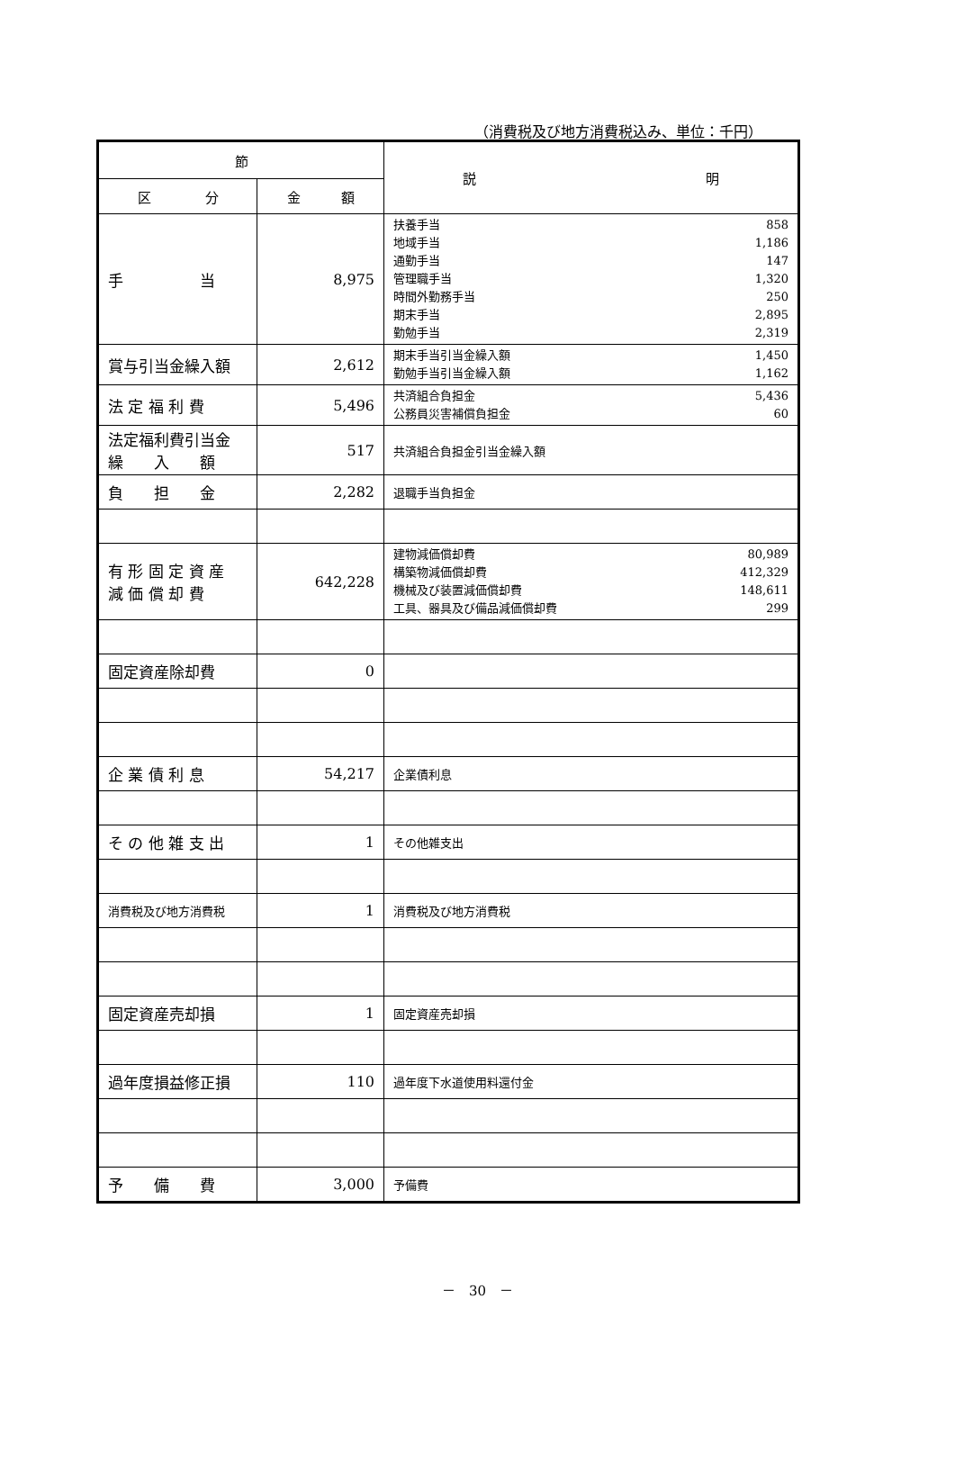（消費税及び地方消費税込み、単位：千円）
| 節 | | 説 明 |
| --- | --- | --- |
| 区 分 | 金 額 | |
| 手 当 | 8,975 | 扶養手当 858 地域手当 1,186 通勤手当 147 管理職手当 1,320 時間外勤務手当 250 期末手当 2,895 勤勉手当 2,319 |
| 賞与引当金繰入額 | 2,612 | 期末手当引当金繰入額 1,450 勤勉手当引当金繰入額 1,162 |
| 法 定 福 利 費 | 5,496 | 共済組合負担金 5,436 公務員災害補償負担金 60 |
| 法定福利費引当金 繰 入 額 | 517 | 共済組合負担金引当金繰入額 |
| 負 担 金 | 2,282 | 退職手当負担金 |
| 有 形 固 定 資 産 減 価 償 却 費 | 642,228 | 建物減価償却費 80,989 構築物減価償却費 412,329 機械及び装置減価償却費 148,611 工具、器具及び備品減価償却費 299 |
| 固定資産除却費 | 0 | |
| 企 業 債 利 息 | 54,217 | 企業債利息 |
| そ の 他 雑 支 出 | 1 | その他雑支出 |
| 消費税及び地方消費税 | 1 | 消費税及び地方消費税 |
| 固定資産売却損 | 1 | 固定資産売却損 |
| 過年度損益修正損 | 110 | 過年度下水道使用料還付金 |
| 予 備 費 | 3,000 | 予備費 |
－　30　－